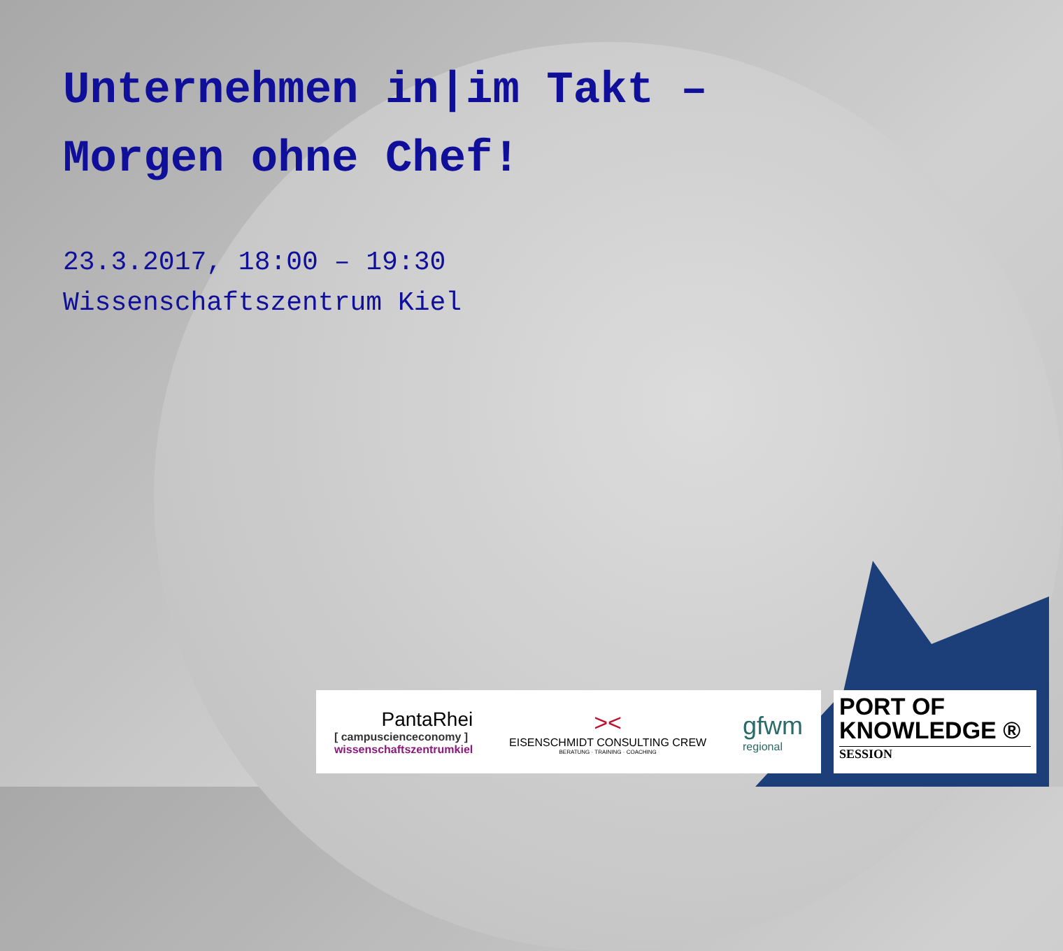Unternehmen in|im Takt –
Morgen ohne Chef!
23.3.2017, 18:00 – 19:30
Wissenschaftszentrum Kiel
PantaRhei
[ campuscienceconomy ]
wissenschaftszentrumkiel
><
EISENSCHMIDT CONSULTING CREW
BERATUNG · TRAINING · COACHING
gfwm
regional
PORT OF
KNOWLEDGE ®
SESSION